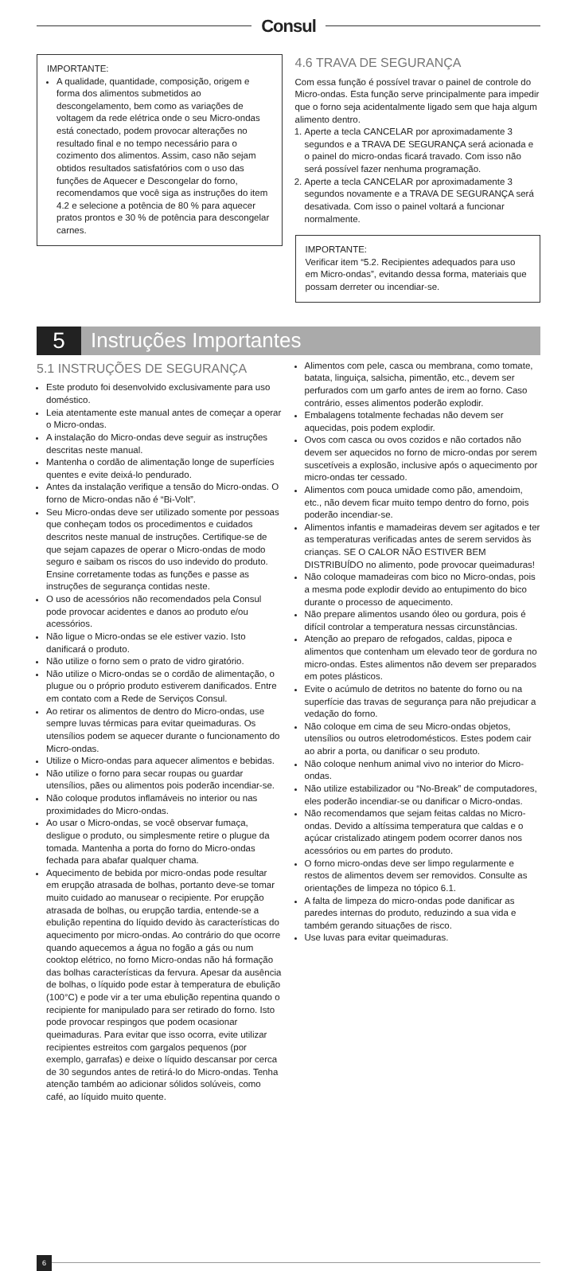Consul
IMPORTANTE:
A qualidade, quantidade, composição, origem e forma dos alimentos submetidos ao descongelamento, bem como as variações de voltagem da rede elétrica onde o seu Micro-ondas está conectado, podem provocar alterações no resultado final e no tempo necessário para o cozimento dos alimentos. Assim, caso não sejam obtidos resultados satisfatórios com o uso das funções de Aquecer e Descongelar do forno, recomendamos que você siga as instruções do item 4.2 e selecione a potência de 80 % para aquecer pratos prontos e 30 % de potência para descongelar carnes.
4.6 TRAVA DE SEGURANÇA
Com essa função é possível travar o painel de controle do Micro-ondas. Esta função serve principalmente para impedir que o forno seja acidentalmente ligado sem que haja algum alimento dentro.
1. Aperte a tecla CANCELAR por aproximadamente 3 segundos e a TRAVA DE SEGURANÇA será acionada e o painel do micro-ondas ficará travado. Com isso não será possível fazer nenhuma programação.
2. Aperte a tecla CANCELAR por aproximadamente 3 segundos novamente e a TRAVA DE SEGURANÇA será desativada. Com isso o painel voltará a funcionar normalmente.
IMPORTANTE:
Verificar item “5.2. Recipientes adequados para uso em Micro-ondas”, evitando dessa forma, materiais que possam derreter ou incendiar-se.
5
Instruções Importantes
5.1 INSTRUÇÕES DE SEGURANÇA
Este produto foi desenvolvido exclusivamente para uso doméstico.
Leia atentamente este manual antes de começar a operar o Micro-ondas.
A instalação do Micro-ondas deve seguir as instruções descritas neste manual.
Mantenha o cordão de alimentação longe de superfícies quentes e evite deixá-lo pendurado.
Antes da instalação verifique a tensão do Micro-ondas. O forno de Micro-ondas não é “Bi-Volt”.
Seu Micro-ondas deve ser utilizado somente por pessoas que conheçam todos os procedimentos e cuidados descritos neste manual de instruções. Certifique-se de que sejam capazes de operar o Micro-ondas de modo seguro e saibam os riscos do uso indevido do produto. Ensine corretamente todas as funções e passe as instruções de segurança contidas neste.
O uso de acessórios não recomendados pela Consul pode provocar acidentes e danos ao produto e/ou acessórios.
Não ligue o Micro-ondas se ele estiver vazio. Isto danificará o produto.
Não utilize o forno sem o prato de vidro giratório.
Não utilize o Micro-ondas se o cordão de alimentação, o plugue ou o próprio produto estiverem danificados. Entre em contato com a Rede de Serviços Consul.
Ao retirar os alimentos de dentro do Micro-ondas, use sempre luvas térmicas para evitar queimaduras. Os utensílios podem se aquecer durante o funcionamento do Micro-ondas.
Utilize o Micro-ondas para aquecer alimentos e bebidas.
Não utilize o forno para secar roupas ou guardar utensílios, pães ou alimentos pois poderão incendiar-se.
Não coloque produtos inflamáveis no interior ou nas proximidades do Micro-ondas.
Ao usar o Micro-ondas, se você observar fumaça, desligue o produto, ou simplesmente retire o plugue da tomada. Mantenha a porta do forno do Micro-ondas fechada para abafar qualquer chama.
Aquecimento de bebida por micro-ondas pode resultar em erupção atrasada de bolhas, portanto deve-se tomar muito cuidado ao manusear o recipiente. Por erupção atrasada de bolhas, ou erupção tardia, entende-se a ebulição repentina do líquido devido às características do aquecimento por micro-ondas. Ao contrário do que ocorre quando aquecemos a água no fogão a gás ou num cooktop elétrico, no forno Micro-ondas não há formação das bolhas características da fervura. Apesar da ausência de bolhas, o líquido pode estar à temperatura de ebulição (100°C) e pode vir a ter uma ebulição repentina quando o recipiente for manipulado para ser retirado do forno. Isto pode provocar respingos que podem ocasionar queimaduras. Para evitar que isso ocorra, evite utilizar recipientes estreitos com gargalos pequenos (por exemplo, garrafas) e deixe o líquido descansar por cerca de 30 segundos antes de retirá-lo do Micro-ondas. Tenha atenção também ao adicionar sólidos solúveis, como café, ao líquido muito quente.
Alimentos com pele, casca ou membrana, como tomate, batata, linguiça, salsicha, pimentão, etc., devem ser perfurados com um garfo antes de irem ao forno. Caso contrário, esses alimentos poderão explodir.
Embalagens totalmente fechadas não devem ser aquecidas, pois podem explodir.
Ovos com casca ou ovos cozidos e não cortados não devem ser aquecidos no forno de micro-ondas por serem suscetíveis a explosão, inclusive após o aquecimento por micro-ondas ter cessado.
Alimentos com pouca umidade como pão, amendoim, etc., não devem ficar muito tempo dentro do forno, pois poderão incendiar-se.
Alimentos infantis e mamadeiras devem ser agitados e ter as temperaturas verificadas antes de serem servidos às crianças. SE O CALOR NÃO ESTIVER BEM DISTRIBUÍDO no alimento, pode provocar queimaduras!
Não coloque mamadeiras com bico no Micro-ondas, pois a mesma pode explodir devido ao entupimento do bico durante o processo de aquecimento.
Não prepare alimentos usando óleo ou gordura, pois é difícil controlar a temperatura nessas circunstâncias.
Atenção ao preparo de refogados, caldas, pipoca e alimentos que contenham um elevado teor de gordura no micro-ondas. Estes alimentos não devem ser preparados em potes plásticos.
Evite o acúmulo de detritos no batente do forno ou na superfície das travas de segurança para não prejudicar a vedação do forno.
Não coloque em cima de seu Micro-ondas objetos, utensílios ou outros eletrodomésticos. Estes podem cair ao abrir a porta, ou danificar o seu produto.
Não coloque nenhum animal vivo no interior do Micro-ondas.
Não utilize estabilizador ou “No-Break” de computadores, eles poderão incendiar-se ou danificar o Micro-ondas.
Não recomendamos que sejam feitas caldas no Micro-ondas. Devido a altíssima temperatura que caldas e o açúcar cristalizado atingem podem ocorrer danos nos acessórios ou em partes do produto.
O forno micro-ondas deve ser limpo regularmente e restos de alimentos devem ser removidos. Consulte as orientações de limpeza no tópico 6.1.
A falta de limpeza do micro-ondas pode danificar as paredes internas do produto, reduzindo a sua vida e também gerando situações de risco.
Use luvas para evitar queimaduras.
6